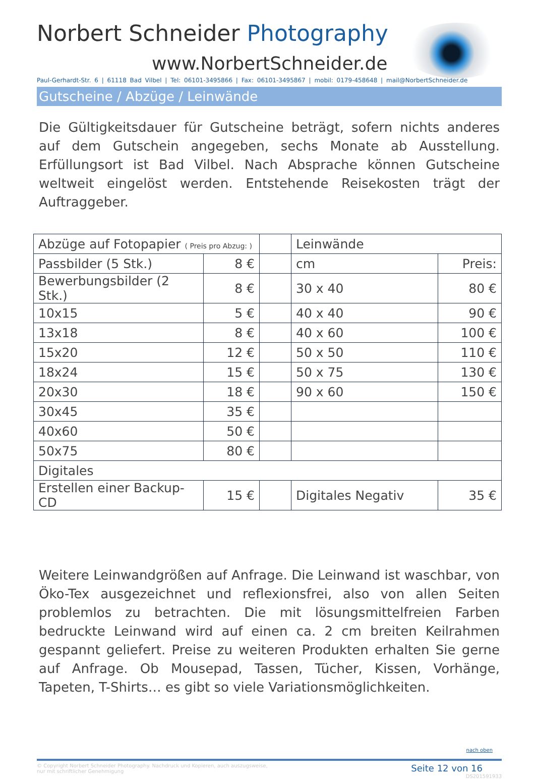Norbert Schneider Photography
www.NorbertSchneider.de
Paul-Gerhardt-Str. 6 | 61118 Bad Vilbel | Tel: 06101-3495866 | Fax: 06101-3495867 | mobil: 0179-458648 | mail@NorbertSchneider.de
Gutscheine / Abzüge / Leinwände
Die Gültigkeitsdauer für Gutscheine beträgt, sofern nichts anderes auf dem Gutschein angegeben, sechs Monate ab Ausstellung. Erfüllungsort ist Bad Vilbel. Nach Absprache können Gutscheine weltweit eingelöst werden. Entstehende Reisekosten trägt der Auftraggeber.
| Abzüge auf Fotopapier ( Preis pro Abzug: ) | | | Leinwände | |
| Passbilder (5 Stk.) | 8 € | | cm | Preis: |
| Bewerbungsbilder (2 Stk.) | 8 € | | 30 x 40 | 80 € |
| 10x15 | 5 € | | 40 x 40 | 90 € |
| 13x18 | 8 € | | 40 x 60 | 100 € |
| 15x20 | 12 € | | 50 x 50 | 110 € |
| 18x24 | 15 € | | 50 x 75 | 130 € |
| 20x30 | 18 € | | 90 x 60 | 150 € |
| 30x45 | 35 € | | | |
| 40x60 | 50 € | | | |
| 50x75 | 80 € | | | |
| Digitales | | | | |
| Erstellen einer Backup-CD | 15 € | | Digitales Negativ | 35 € |
Weitere Leinwandgrößen auf Anfrage. Die Leinwand ist waschbar, von Öko-Tex ausgezeichnet und reflexionsfrei, also von allen Seiten problemlos zu betrachten. Die mit lösungsmittelfreien Farben bedruckte Leinwand wird auf einen ca. 2 cm breiten Keilrahmen gespannt geliefert. Preise zu weiteren Produkten erhalten Sie gerne auf Anfrage. Ob Mousepad, Tassen, Tücher, Kissen, Vorhänge, Tapeten, T-Shirts… es gibt so viele Variationsmöglichkeiten.
nach oben
© Copyright Norbert Schneider Photography. Nachdruck und Kopieren, auch auszugsweise,
nur mit schriftlicher Genehmigung
Seite 12 von 16
DS201591933